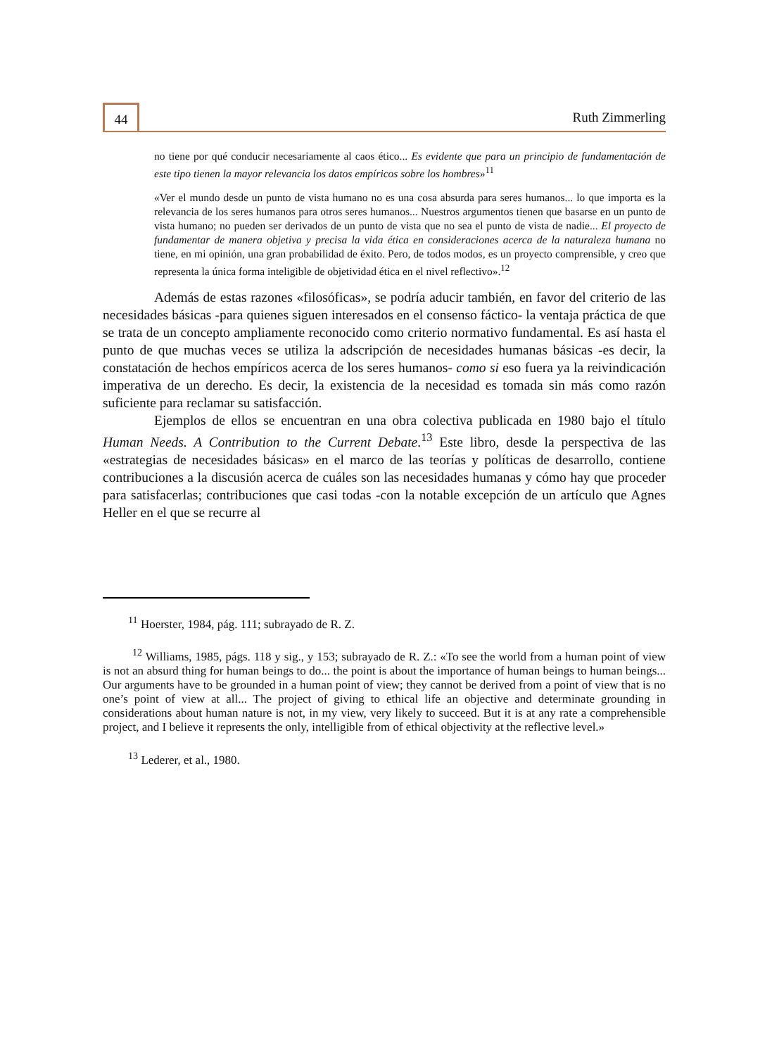44 Ruth Zimmerling
no tiene por qué conducir necesariamente al caos ético... Es evidente que para un principio de fundamentación de este tipo tienen la mayor relevancia los datos empíricos sobre los hombres»<sup>11</sup>
«Ver el mundo desde un punto de vista humano no es una cosa absurda para seres humanos... lo que importa es la relevancia de los seres humanos para otros seres humanos... Nuestros argumentos tienen que basarse en un punto de vista humano; no pueden ser derivados de un punto de vista que no sea el punto de vista de nadie... El proyecto de fundamentar de manera objetiva y precisa la vida ética en consideraciones acerca de la naturaleza humana no tiene, en mi opinión, una gran probabilidad de éxito. Pero, de todos modos, es un proyecto comprensible, y creo que representa la única forma inteligible de objetividad ética en el nivel reflectivo».<sup>12</sup>
Además de estas razones «filosóficas», se podría aducir también, en favor del criterio de las necesidades básicas -para quienes siguen interesados en el consenso fáctico- la ventaja práctica de que se trata de un concepto ampliamente reconocido como criterio normativo fundamental. Es así hasta el punto de que muchas veces se utiliza la adscripción de necesidades humanas básicas -es decir, la constatación de hechos empíricos acerca de los seres humanos- como si eso fuera ya la reivindicación imperativa de un derecho. Es decir, la existencia de la necesidad es tomada sin más como razón suficiente para reclamar su satisfacción.
Ejemplos de ellos se encuentran en una obra colectiva publicada en 1980 bajo el título Human Needs. A Contribution to the Current Debate.<sup>13</sup> Este libro, desde la perspectiva de las «estrategias de necesidades básicas» en el marco de las teorías y políticas de desarrollo, contiene contribuciones a la discusión acerca de cuáles son las necesidades humanas y cómo hay que proceder para satisfacerlas; contribuciones que casi todas -con la notable excepción de un artículo que Agnes Heller en el que se recurre al
<sup>11</sup> Hoerster, 1984, pág. 111; subrayado de R. Z.
<sup>12</sup> Williams, 1985, págs. 118 y sig., y 153; subrayado de R. Z.: «To see the world from a human point of view is not an absurd thing for human beings to do... the point is about the importance of human beings to human beings... Our arguments have to be grounded in a human point of view; they cannot be derived from a point of view that is no one’s point of view at all... The project of giving to ethical life an objective and determinate grounding in considerations about human nature is not, in my view, very likely to succeed. But it is at any rate a comprehensible project, and I believe it represents the only, intelligible from of ethical objectivity at the reflective level.»
<sup>13</sup> Lederer, et al., 1980.